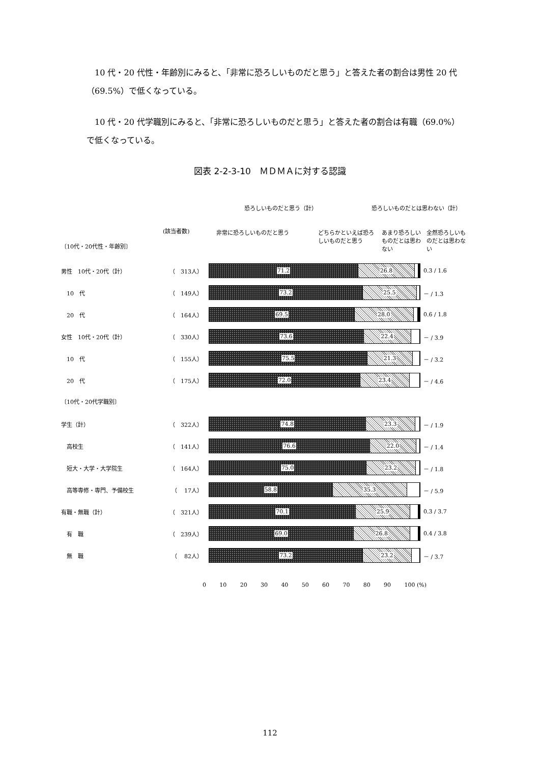10 代・20 代性・年齢別にみると、「非常に恐ろしいものだと思う」と答えた者の割合は男性 20 代（69.5%）で低くなっている。
10 代・20 代学職別にみると、「非常に恐ろしいものだと思う」と答えた者の割合は有職（69.0%）で低くなっている。
図表 2-2-3-10　ＭＤＭＡに対する認識
恐ろしいものだと思う（計） 恐ろしいものだとは思わない（計）
(該当者数) 非常に恐ろしいものだと思う どちらかといえば恐ろしいものだと思う あまり恐ろしいものだとは思わない 全然恐ろしいものだとは思わない
〔10代・20代性・年齢別〕
男性　10代・20代（計） （　313人）
71.2 26.8
0.3 / 1.6
　10　代 （　149人）
73.2 25.5
－ / 1.3
　20　代 （　164人）
69.5 28.0
0.6 / 1.8
女性　10代・20代（計） （　330人）
73.6 22.4
－ / 3.9
　10　代 （　155人）
75.5 21.3
－ / 3.2
　20　代 （　175人）
72.0 23.4
－ / 4.6
〔10代・20代学職別〕
学生（計） （　322人）
74.8 23.3
－ / 1.9
　高校生 （　141人）
76.6 22.0
－ / 1.4
　短大・大学・大学院生 （　164人）
75.0 23.2
－ / 1.8
　高等専修・専門、予備校生 （　 17人）
58.8 35.3
－ / 5.9
有職・無職（計） （　321人）
70.1 25.9
0.3 / 3.7
　有　職 （　239人）
69.0 26.8
0.4 / 3.8
　無　職 （　 82人）
73.2 23.2
－ / 3.7
0 10 20 30 40 50 60 70 80 90 100 (%)
112